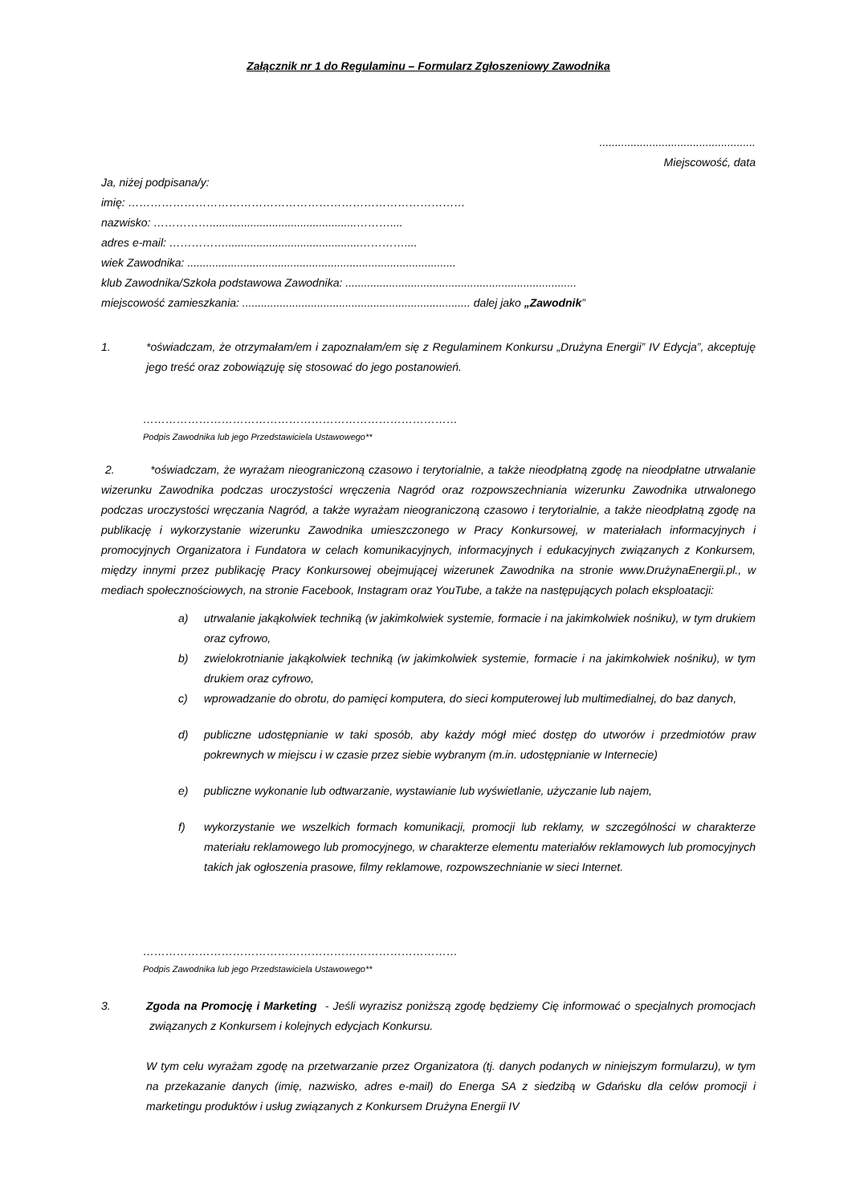Załącznik nr 1 do Regulaminu – Formularz Zgłoszeniowy Zawodnika
..................................................
Miejscowość, data
Ja, niżej podpisana/y:
imię: ………………………………………………………………………………
nazwisko: ……………...............................................………....
adres e-mail: ……………...........................................…………....
wiek Zawodnika: ......................................................................................
klub Zawodnika/Szkoła podstawowa Zawodnika: ..........................................................................
miejscowość zamieszkania: ......................................................................... dalej jako „Zawodnik”
1. *oświadczam, że otrzymałam/em i zapoznałam/em się z Regulaminem Konkursu „Drużyna Energii” IV Edycja”, akceptuję jego treść oraz zobowiązuję się stosować do jego postanowień.
…………………………………………………………………………
Podpis Zawodnika lub jego Przedstawiciela Ustawowego**
2. *oświadczam, że wyrażam nieograniczoną czasowo i terytorialnie, a także nieodpłatną zgodę na nieodpłatne utrwalanie wizerunku Zawodnika podczas uroczystości wręczenia Nagród oraz rozpowszechniania wizerunku Zawodnika utrwalonego podczas uroczystości wręczania Nagród, a także wyrażam nieograniczoną czasowo i terytorialnie, a także nieodpłatną zgodę na publikację i wykorzystanie wizerunku Zawodnika umieszczonego w Pracy Konkursowej, w materiałach informacyjnych i promocyjnych Organizatora i Fundatora w celach komunikacyjnych, informacyjnych i edukacyjnych związanych z Konkursem, między innymi przez publikację Pracy Konkursowej obejmującej wizerunek Zawodnika na stronie www.DrużynaEnergii.pl., w mediach społecznościowych, na stronie Facebook, Instagram oraz YouTube, a także na następujących polach eksploatacji:
a) utrwalanie jakąkolwiek techniką (w jakimkolwiek systemie, formacie i na jakimkolwiek nośniku), w tym drukiem oraz cyfrowo,
b) zwielokrotnianie jakąkolwiek techniką (w jakimkolwiek systemie, formacie i na jakimkolwiek nośniku), w tym drukiem oraz cyfrowo,
c) wprowadzanie do obrotu, do pamięci komputera, do sieci komputerowej lub multimedialnej, do baz danych,
d) publiczne udostępnianie w taki sposób, aby każdy mógł mieć dostęp do utworów i przedmiotów praw pokrewnych w miejscu i w czasie przez siebie wybranym (m.in. udostępnianie w Internecie)
e) publiczne wykonanie lub odtwarzanie, wystawianie lub wyświetlanie, użyczanie lub najem,
f) wykorzystanie we wszelkich formach komunikacji, promocji lub reklamy, w szczególności w charakterze materiału reklamowego lub promocyjnego, w charakterze elementu materiałów reklamowych lub promocyjnych takich jak ogłoszenia prasowe, filmy reklamowe, rozpowszechnianie w sieci Internet.
…………………………………………………………………………
Podpis Zawodnika lub jego Przedstawiciela Ustawowego**
3. Zgoda na Promocję i Marketing - Jeśli wyrazisz poniższą zgodę będziemy Cię informować o specjalnych promocjach związanych z Konkursem i kolejnych edycjach Konkursu.
W tym celu wyrażam zgodę na przetwarzanie przez Organizatora (tj. danych podanych w niniejszym formularzu), w tym na przekazanie danych (imię, nazwisko, adres e-mail) do Energa SA z siedzibą w Gdańsku dla celów promocji i marketingu produktów i usług związanych z Konkursem Drużyna Energii IV